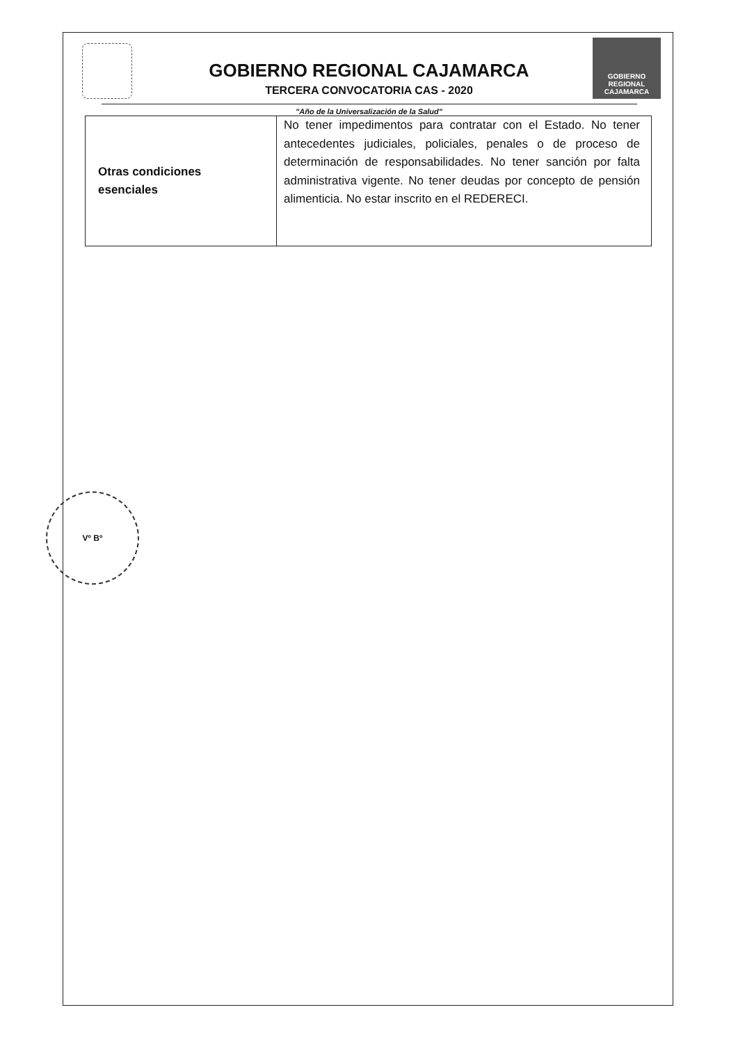GOBIERNO REGIONAL
CAJAMARCA
GOBIERNO REGIONAL CAJAMARCA
TERCERA CONVOCATORIA CAS - 2020
"Año de la Universalización de la Salud"
| Otras condiciones esenciales | No tener impedimentos para contratar con el Estado. No tener antecedentes judiciales, policiales, penales o de proceso de determinación de responsabilidades. No tener sanción por falta administrativa vigente. No tener deudas por concepto de pensión alimenticia. No estar inscrito en el REDERECI. |
Vº Bº